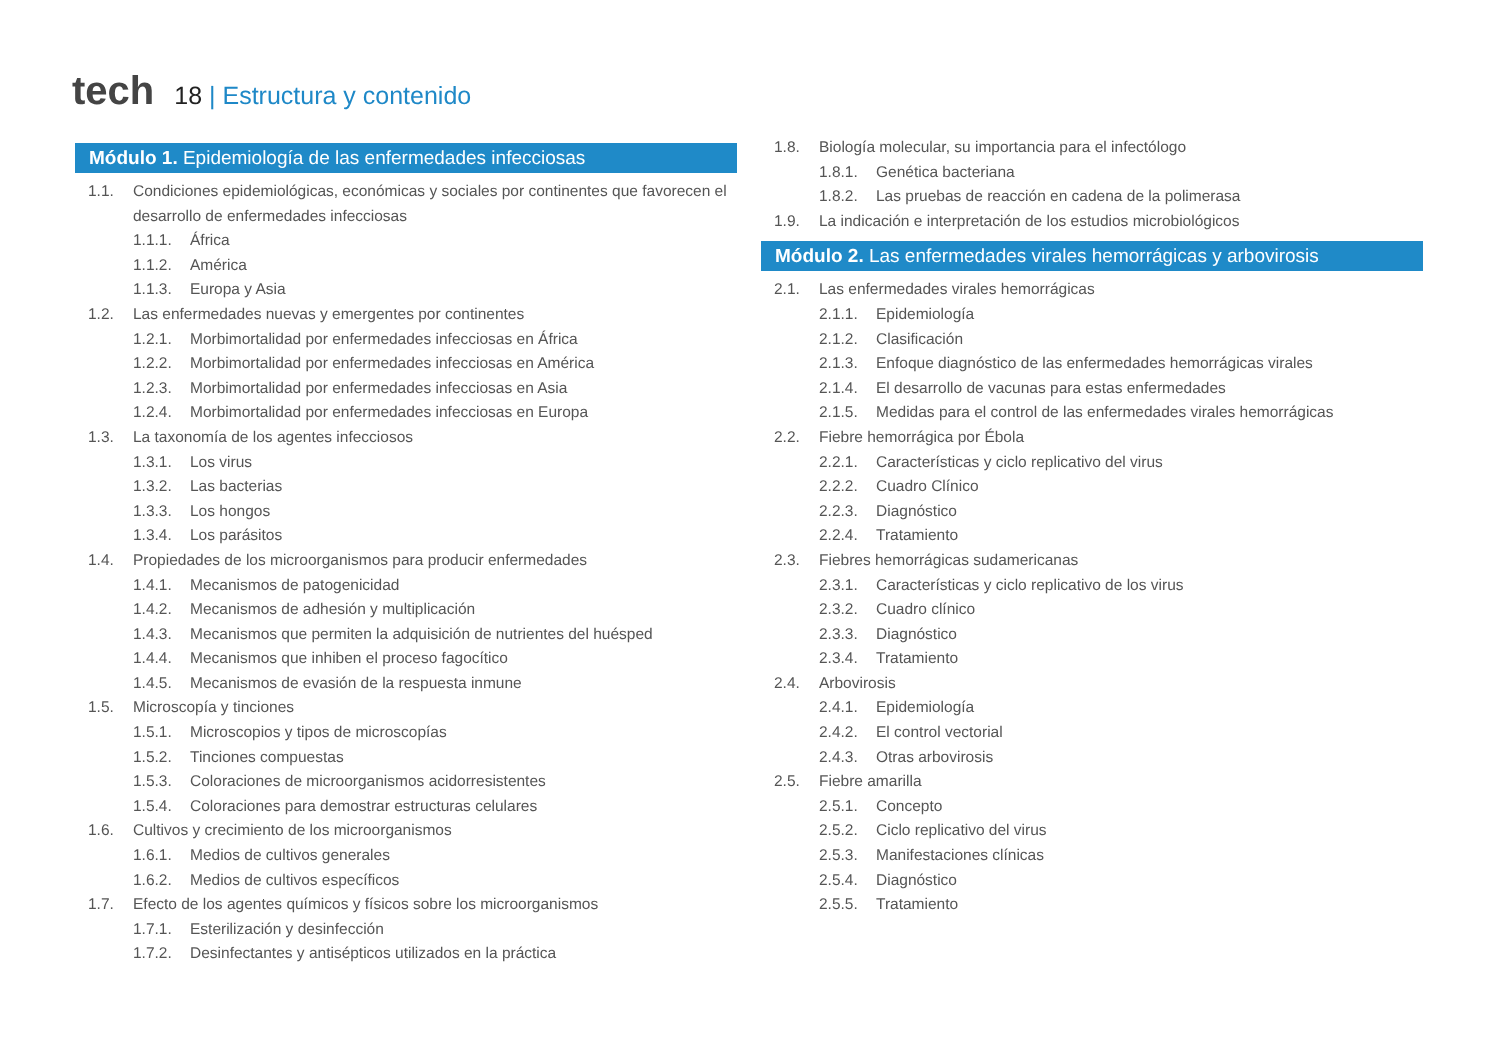tech
18 | Estructura y contenido
Módulo 1. Epidemiología de las enfermedades infecciosas
1.1. Condiciones epidemiológicas, económicas y sociales por continentes que favorecen el desarrollo de enfermedades infecciosas
1.1.1. África
1.1.2. América
1.1.3. Europa y Asia
1.2. Las enfermedades nuevas y emergentes por continentes
1.2.1. Morbimortalidad por enfermedades infecciosas en África
1.2.2. Morbimortalidad por enfermedades infecciosas en América
1.2.3. Morbimortalidad por enfermedades infecciosas en Asia
1.2.4. Morbimortalidad por enfermedades infecciosas en Europa
1.3. La taxonomía de los agentes infecciosos
1.3.1. Los virus
1.3.2. Las bacterias
1.3.3. Los hongos
1.3.4. Los parásitos
1.4. Propiedades de los microorganismos para producir enfermedades
1.4.1. Mecanismos de patogenicidad
1.4.2. Mecanismos de adhesión y multiplicación
1.4.3. Mecanismos que permiten la adquisición de nutrientes del huésped
1.4.4. Mecanismos que inhiben el proceso fagocítico
1.4.5. Mecanismos de evasión de la respuesta inmune
1.5. Microscopía y tinciones
1.5.1. Microscopios y tipos de microscopías
1.5.2. Tinciones compuestas
1.5.3. Coloraciones de microorganismos acidorresistentes
1.5.4. Coloraciones para demostrar estructuras celulares
1.6. Cultivos y crecimiento de los microorganismos
1.6.1. Medios de cultivos generales
1.6.2. Medios de cultivos específicos
1.7. Efecto de los agentes químicos y físicos sobre los microorganismos
1.7.1. Esterilización y desinfección
1.7.2. Desinfectantes y antisépticos utilizados en la práctica
1.8. Biología molecular, su importancia para el infectólogo
1.8.1. Genética bacteriana
1.8.2. Las pruebas de reacción en cadena de la polimerasa
1.9. La indicación e interpretación de los estudios microbiológicos
Módulo 2. Las enfermedades virales hemorrágicas y arbovirosis
2.1. Las enfermedades virales hemorrágicas
2.1.1. Epidemiología
2.1.2. Clasificación
2.1.3. Enfoque diagnóstico de las enfermedades hemorrágicas virales
2.1.4. El desarrollo de vacunas para estas enfermedades
2.1.5. Medidas para el control de las enfermedades virales hemorrágicas
2.2. Fiebre hemorrágica por Ébola
2.2.1. Características y ciclo replicativo del virus
2.2.2. Cuadro Clínico
2.2.3. Diagnóstico
2.2.4. Tratamiento
2.3. Fiebres hemorrágicas sudamericanas
2.3.1. Características y ciclo replicativo de los virus
2.3.2. Cuadro clínico
2.3.3. Diagnóstico
2.3.4. Tratamiento
2.4. Arbovirosis
2.4.1. Epidemiología
2.4.2. El control vectorial
2.4.3. Otras arbovirosis
2.5. Fiebre amarilla
2.5.1. Concepto
2.5.2. Ciclo replicativo del virus
2.5.3. Manifestaciones clínicas
2.5.4. Diagnóstico
2.5.5. Tratamiento